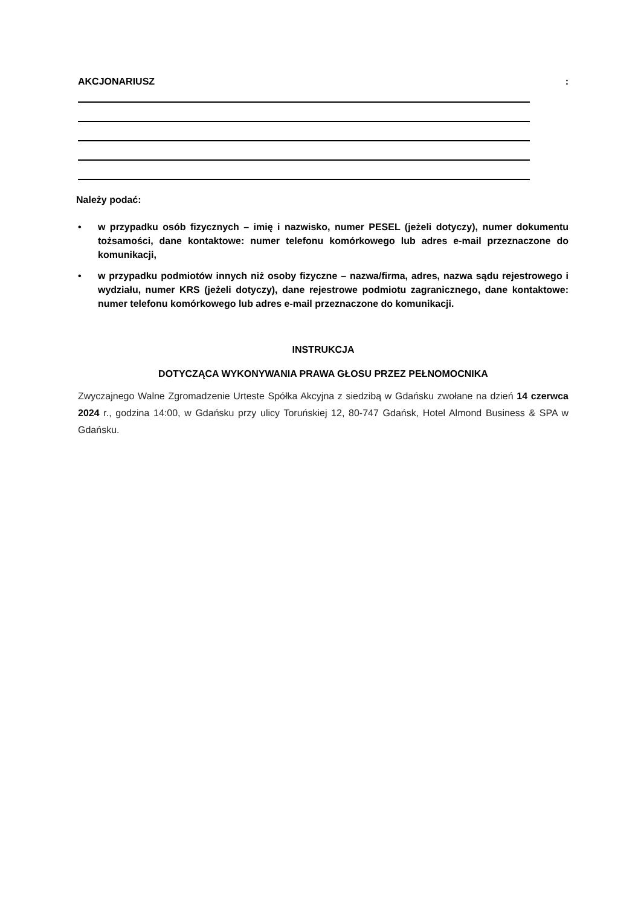AKCJONARIUSZ:
Należy podać:
• w przypadku osób fizycznych – imię i nazwisko, numer PESEL (jeżeli dotyczy), numer dokumentu tożsamości, dane kontaktowe: numer telefonu komórkowego lub adres e-mail przeznaczone do komunikacji,
• w przypadku podmiotów innych niż osoby fizyczne – nazwa/firma, adres, nazwa sądu rejestrowego i wydziału, numer KRS (jeżeli dotyczy), dane rejestrowe podmiotu zagranicznego, dane kontaktowe: numer telefonu komórkowego lub adres e-mail przeznaczone do komunikacji.
INSTRUKCJA
DOTYCZĄCA WYKONYWANIA PRAWA GŁOSU PRZEZ PEŁNOMOCNIKA
Zwyczajnego Walne Zgromadzenie Urteste Spółka Akcyjna z siedzibą w Gdańsku zwołane na dzień 14 czerwca 2024 r., godzina 14:00, w Gdańsku przy ulicy Toruńskiej 12, 80-747 Gdańsk, Hotel Almond Business & SPA w Gdańsku.